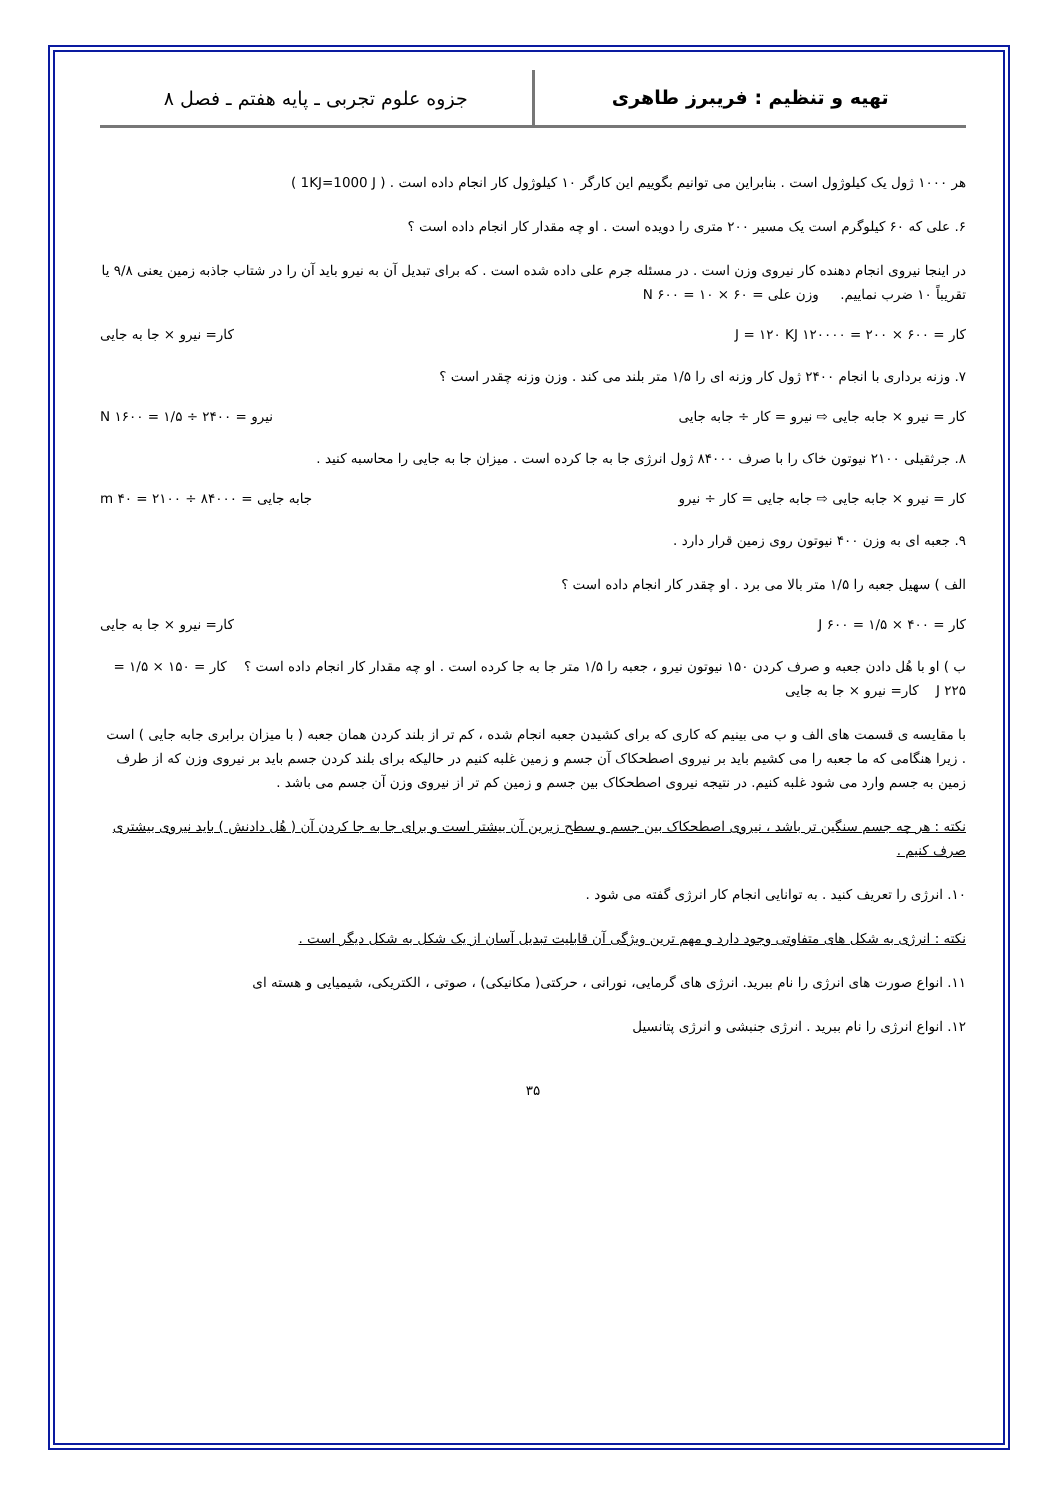تهیه و تنظیم : فریبرز طاهری
جزوه علوم تجربی ـ پایه هفتم ـ فصل ۸
هر ۱۰۰۰ ژول یک کیلوژول است . بنابراین می توانیم بگوییم این کارگر ۱۰ کیلوژول کار انجام داده است . ( 1KJ=1000 J )
۶. علی که ۶۰ کیلوگرم است یک مسیر ۲۰۰ متری را دویده است . او چه مقدار کار انجام داده است ؟
در اینجا نیروی انجام دهنده کار نیروی وزن است . در مسئله جرم علی داده شده است . که برای تبدیل آن به نیرو باید آن را در شتاب جاذبه زمین یعنی ۹/۸ یا تقریباً ۱۰ ضرب نماییم. وزن علی = ۶۰ × ۱۰ = ۶۰۰ N
کار = ۶۰۰ × ۲۰۰ = ۱۲۰۰۰۰ J = ۱۲۰ KJ کار= نیرو × جا به جایی
۷. وزنه برداری با انجام ۲۴۰۰ ژول کار وزنه ای را ۱/۵ متر بلند می کند . وزن وزنه چقدر است ؟
کار = نیرو × جابه جایی ⇨ نیرو = کار ÷ جابه جایی نیرو = ۲۴۰۰ ÷ ۱/۵ = ۱۶۰۰ N
۸. جرثقیلی ۲۱۰۰ نیوتون خاک را با صرف ۸۴۰۰۰ ژول انرژی جا به جا کرده است . میزان جا به جایی را محاسبه کنید .
کار = نیرو × جابه جایی ⇨ جابه جایی = کار ÷ نیرو جابه جایی = ۸۴۰۰۰ ÷ ۲۱۰۰ = ۴۰ m
۹. جعبه ای به وزن ۴۰۰ نیوتون روی زمین قرار دارد .
الف ) سهیل جعبه را ۱/۵ متر بالا می برد . او چقدر کار انجام داده است ؟
کار = ۴۰۰ × ۱/۵ = ۶۰۰ J کار= نیرو × جا به جایی
ب ) او با هُل دادن جعبه و صرف کردن ۱۵۰ نیوتون نیرو ، جعبه را ۱/۵ متر جا به جا کرده است . او چه مقدار کار انجام داده است ؟ کار = ۱۵۰ × ۱/۵ = ۲۲۵ J کار= نیرو × جا به جایی
با مقایسه ی قسمت های الف و ب می بینیم که کاری که برای کشیدن جعبه انجام شده ، کم تر از بلند کردن همان جعبه ( با میزان برابری جابه جایی ) است . زیرا هنگامی که ما جعبه را می کشیم باید بر نیروی اصطحکاک آن جسم و زمین غلبه کنیم در حالیکه برای بلند کردن جسم باید بر نیروی وزن که از طرف زمین به جسم وارد می شود غلبه کنیم. در نتیجه نیروی اصطحکاک بین جسم و زمین کم تر از نیروی وزن آن جسم می باشد .
نکته : هر چه جسم سنگین تر باشد ، نیروی اصطحکاک بین جسم و سطح زیرین آن بیشتر است و برای جا به جا کردن آن ( هُل دادنش ) باید نیروی بیشتری صرف کنیم .
۱۰. انرژی را تعریف کنید . به توانایی انجام کار انرژی گفته می شود .
نکته : انرژی به شکل های متفاوتی وجود دارد و مهم ترین ویژگی آن قابلیت تبدیل آسان از یک شکل به شکل دیگر است .
۱۱. انواع صورت های انرژی را نام ببرید. انرژی های گرمایی، نورانی ، حرکتی( مکانیکی) ، صوتی ، الکتریکی، شیمیایی و هسته ای
۱۲. انواع انرژی را نام ببرید . انرژی جنبشی و انرژی پتانسیل
۳۵